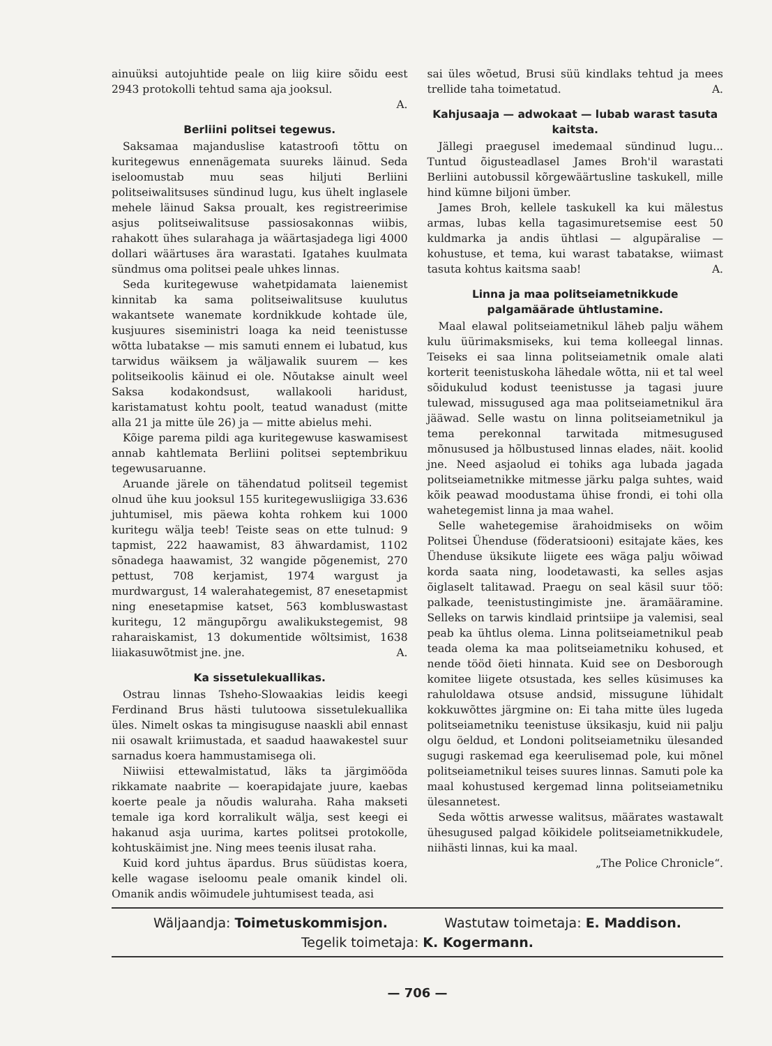ainuüksi autojuhtide peale on liig kiire sõidu eest 2943 protokolli tehtud sama aja jooksul.
A.
Berliini politsei tegewus.
Saksamaa majanduslise katastroofi tõttu on kuritegewus ennenägemata suureks läinud. Seda iseloomustab muu seas hiljuti Berliini politseiwalitsuses sündinud lugu, kus ühelt inglasele mehele läinud Saksa proualt, kes registreerimise asjus politseiwalitsuse passiosakonnas wiibis, rahakott ühes sularahaga ja wäärtasjadega ligi 4000 dollari wäärtuses ära warastati. Igatahes kuulmata sündmus oma politsei peale uhkes linnas.
Seda kuritegewuse wahetpidamata laienemist kinnitab ka sama politseiwalitsuse kuulutus wakantsete wanemate kordnikkude kohtade üle, kusjuures siseministri loaga ka neid teenistusse wõtta lubatakse — mis samuti ennem ei lubatud, kus tarwidus wäiksem ja wäljawalik suurem — kes politseikoolis käinud ei ole. Nõutakse ainult weel Saksa kodakondsust, wallakooli haridust, karistamatust kohtu poolt, teatud wanadust (mitte alla 21 ja mitte üle 26) ja — mitte abielus mehi.
Kõige parema pildi aga kuritegewuse kaswamisest annab kahtlemata Berliini politsei septembrikuu tegewusaruanne.
Aruande järele on tähendatud politseil tegemist olnud ühe kuu jooksul 155 kuritegewusliigiga 33.636 juhtumisel, mis päewa kohta rohkem kui 1000 kuritegu wälja teeb! Teiste seas on ette tulnud: 9 tapmist, 222 haawamist, 83 ähwardamist, 1102 sõnadega haawamist, 32 wangide põgenemist, 270 pettust, 708 kerjamist, 1974 wargust ja murdwargust, 14 walerahategemist, 87 enesetapmist ning enesetapmise katset, 563 kombluswastast kuritegu, 12 mängupõrgu awalikukstegemist, 98 raharaiskamist, 13 dokumentide wõltsimist, 1638 liiakasuwõtmist jne. jne. A.
Ka sissetulekuallikas.
Ostrau linnas Tsheho-Slowaakias leidis keegi Ferdinand Brus hästi tulutoowa sissetulekuallika üles. Nimelt oskas ta mingisuguse naaskli abil ennast nii osawalt kriimustada, et saadud haawakestel suur sarnadus koera hammustamisega oli.
Niiwiisi ettewalmistatud, läks ta järgimööda rikkamate naabrite — koerapidajate juure, kaebas koerte peale ja nõudis waluraha. Raha makseti temale iga kord korralikult wälja, sest keegi ei hakanud asja uurima, kartes politsei protokolle, kohtuskäimist jne. Ning mees teenis ilusat raha.
Kuid kord juhtus äpardus. Brus süüdistas koera, kelle wagase iseloomu peale omanik kindel oli. Omanik andis wõimudele juhtumisest teada, asi
sai üles wõetud, Brusi süü kindlaks tehtud ja mees trellide taha toimetatud. A.
Kahjusaaja — adwokaat — lubab warast tasuta kaitsta.
Jällegi praegusel imedemaal sündinud lugu... Tuntud õigusteadlasel James Broh'il warastati Berliini autobussil kõrgewäärtusline taskukell, mille hind kümne biljoni ümber.
James Broh, kellele taskukell ka kui mälestus armas, lubas kella tagasimuretsemise eest 50 kuldmarka ja andis ühtlasi — algupäralise — kohustuse, et tema, kui warast tabatakse, wiimast tasuta kohtus kaitsma saab! A.
Linna ja maa politseiametnikkude palgamäärade ühtlustamine.
Maal elawal politseiametnikul läheb palju wähem kulu üürimaksmiseks, kui tema kolleegal linnas. Teiseks ei saa linna politseiametnik omale alati korterit teenistuskoha lähedale wõtta, nii et tal weel sõidukulud kodust teenistusse ja tagasi juure tulewad, missugused aga maa politseiametnikul ära jääwad. Selle wastu on linna politseiametnikul ja tema perekonnal tarwitada mitmesugused mõnusused ja hõlbustused linnas elades, näit. koolid jne. Need asjaolud ei tohiks aga lubada jagada politseiametnikke mitmesse järku palga suhtes, waid kõik peawad moodustama ühise frondi, ei tohi olla wahetegemist linna ja maa wahel.
Selle wahetegemise ärahoidmiseks on wõim Politsei Ühenduse (föderatsiooni) esitajate käes, kes Ühenduse üksikute liigete ees wäga palju wõiwad korda saata ning, loodetawasti, ka selles asjas õiglaselt talitawad. Praegu on seal käsil suur töö: palkade, teenistustingimiste jne. äramääramine. Selleks on tarwis kindlaid printsiipe ja valemisi, seal peab ka ühtlus olema. Linna politseiametnikul peab teada olema ka maa politseiametniku kohused, et nende tööd õieti hinnata. Kuid see on Desborough komitee liigete otsustada, kes selles küsimuses ka rahuloldawa otsuse andsid, missugune lühidalt kokkuwõttes järgmine on: Ei taha mitte üles lugeda politseiametniku teenistuse üksikasju, kuid nii palju olgu öeldud, et Londoni politseiametniku ülesanded sugugi raskemad ega keerulisemad pole, kui mõnel politseiametnikul teises suures linnas. Samuti pole ka maal kohustused kergemad linna politseiametniku ülesannetest.
Seda wõttis arwesse walitsus, määrates wastawalt ühesugused palgad kõikidele politseiametnikkudele, niihästi linnas, kui ka maal.
„The Police Chronicle“.
Wäljaandja: Toimetuskommisjon. Wastutaw toimetaja: E. Maddison.
Tegelik toimetaja: K. Kogermann.
— 706 —